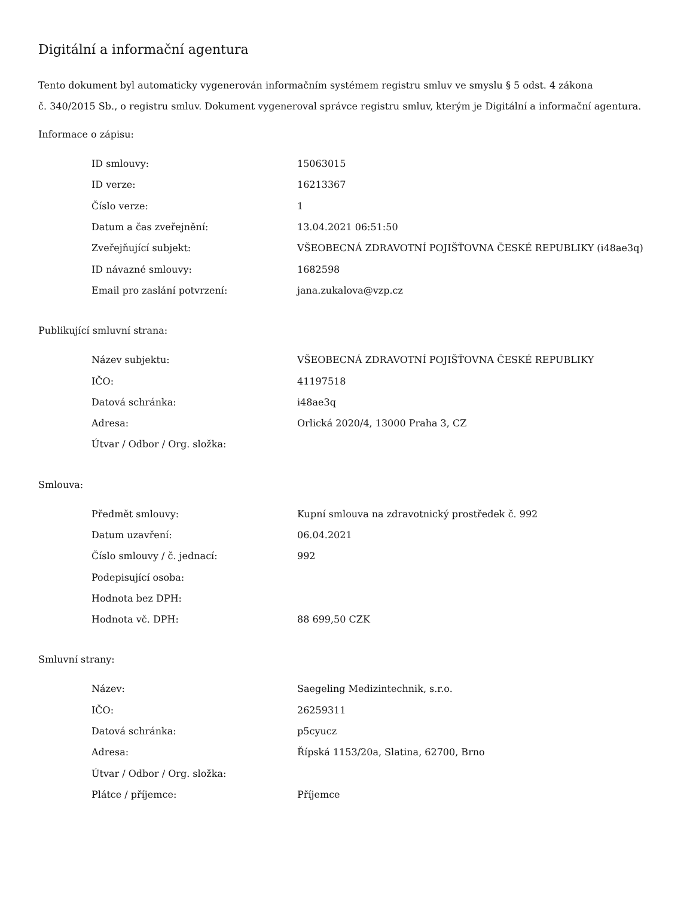Digitální a informační agentura
Tento dokument byl automaticky vygenerován informačním systémem registru smluv ve smyslu § 5 odst. 4 zákona
č. 340/2015 Sb., o registru smluv. Dokument vygeneroval správce registru smluv, kterým je Digitální a informační agentura.
Informace o zápisu:
| ID smlouvy: | 15063015 |
| ID verze: | 16213367 |
| Číslo verze: | 1 |
| Datum a čas zveřejnění: | 13.04.2021 06:51:50 |
| Zveřejňující subjekt: | VŠEOBECNÁ ZDRAVOTNÍ POJIŠŤOVNA ČESKÉ REPUBLIKY (i48ae3q) |
| ID návazné smlouvy: | 1682598 |
| Email pro zaslání potvrzení: | jana.zukalova@vzp.cz |
Publikující smluvní strana:
| Název subjektu: | VŠEOBECNÁ ZDRAVOTNÍ POJIŠŤOVNA ČESKÉ REPUBLIKY |
| IČO: | 41197518 |
| Datová schránka: | i48ae3q |
| Adresa: | Orlická 2020/4, 13000 Praha 3, CZ |
| Útvar / Odbor / Org. složka: | |
Smlouva:
| Předmět smlouvy: | Kupní smlouva na zdravotnický prostředek č. 992 |
| Datum uzavření: | 06.04.2021 |
| Číslo smlouvy / č. jednací: | 992 |
| Podepisující osoba: | |
| Hodnota bez DPH: | |
| Hodnota vč. DPH: | 88 699,50 CZK |
Smluvní strany:
| Název: | Saegeling Medizintechnik, s.r.o. |
| IČO: | 26259311 |
| Datová schránka: | p5cyucz |
| Adresa: | Řípská 1153/20a, Slatina, 62700, Brno |
| Útvar / Odbor / Org. složka: | |
| Plátce / příjemce: | Příjemce |